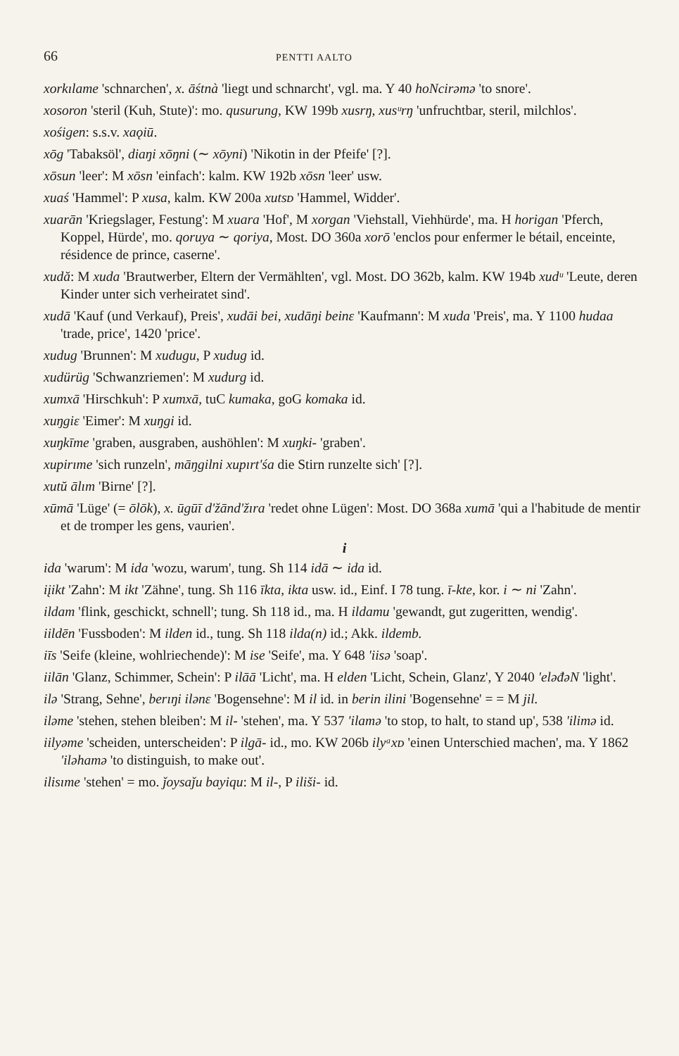66 PENTTI AALTO
xorkılame 'schnarchen', x. āśtnà 'liegt und schnarcht', vgl. ma. Y 40 hoNcirəmə 'to snore'.
xosoron 'steril (Kuh, Stute)': mo. qusurung, KW 199b xusrŋ, xusᵘrŋ 'unfruchtbar, steril, milchlos'.
xośigen: s.s.v. xaǫiū.
xōg 'Tabaksöl', diaŋi xōŋni (∼ xōyni) 'Nikotin in der Pfeife' [?].
xōsun 'leer': M xōsn 'einfach': kalm. KW 192b xōsn 'leer' usw.
xuaś 'Hammel': P xusa, kalm. KW 200a xutsᴅ 'Hammel, Widder'.
xuarān 'Kriegslager, Festung': M xuara 'Hof', M xorgan 'Viehstall, Viehhürde', ma. H horigan 'Pferch, Koppel, Hürde', mo. qoruya ∼ qoriya, Most. DO 360a xorō 'enclos pour enfermer le bétail, enceinte, résidence de prince, caserne'.
xudă: M xuda 'Brautwerber, Eltern der Vermählten', vgl. Most. DO 362b, kalm. KW 194b xudᵘ 'Leute, deren Kinder unter sich verheiratet sind'.
xudā 'Kauf (und Verkauf), Preis', xudāi bei, xudāŋi beinε 'Kaufmann': M xuda 'Preis', ma. Y 1100 hudaa 'trade, price', 1420 'price'.
xudug 'Brunnen': M xudugu, P xudug id.
xudürüg 'Schwanzriemen': M xudurg id.
xumxā 'Hirschkuh': P xumxā, tuC kumaka, goG komaka id.
xuŋgiε 'Eimer': M xuŋgi id.
xuŋkīme 'graben, ausgraben, aushöhlen': M xuŋki- 'graben'.
xupirıme 'sich runzeln', māŋgilni xupırt'śa die Stirn runzelte sich' [?].
xutŭ ālım 'Birne' [?].
xūmā 'Lüge' (= ōlōk), x. ūgūī d'žānd'žıra 'redet ohne Lügen': Most. DO 368a xumā 'qui a l'habitude de mentir et de tromper les gens, vaurien'.
i
ida 'warum': M ida 'wozu, warum', tung. Sh 114 idā ∼ ida id.
iįikt 'Zahn': M ikt 'Zähne', tung. Sh 116 īkta, ikta usw. id., Einf. I 78 tung. ī-kte, kor. i ∼ ni 'Zahn'.
ildam 'flink, geschickt, schnell'; tung. Sh 118 id., ma. H ildamu 'gewandt, gut zugeritten, wendig'.
iildēn 'Fussboden': M ilden id., tung. Sh 118 ilda(n) id.; Akk. ildemb.
iīs 'Seife (kleine, wohlriechende)': M ise 'Seife', ma. Y 648 'iisə 'soap'.
iilān 'Glanz, Schimmer, Schein': P ilāā 'Licht', ma. H elden 'Licht, Schein, Glanz', Y 2040 'eləđəN 'light'.
ilə 'Strang, Sehne', berıŋi ilənε 'Bogensehne': M il id. in berin ilini 'Bogensehne' = = M jil.
iləme 'stehen, stehen bleiben': M il- 'stehen', ma. Y 537 'ilamə 'to stop, to halt, to stand up', 538 'ilimə id.
iilyəme 'scheiden, unterscheiden': P ilgā- id., mo. KW 206b ilyᵃxᴅ 'einen Unterschied machen', ma. Y 1862 'iləhamə 'to distinguish, to make out'.
ilisıme 'stehen' = mo. ǰoysaǰu bayiqu: M il-, P iliši- id.